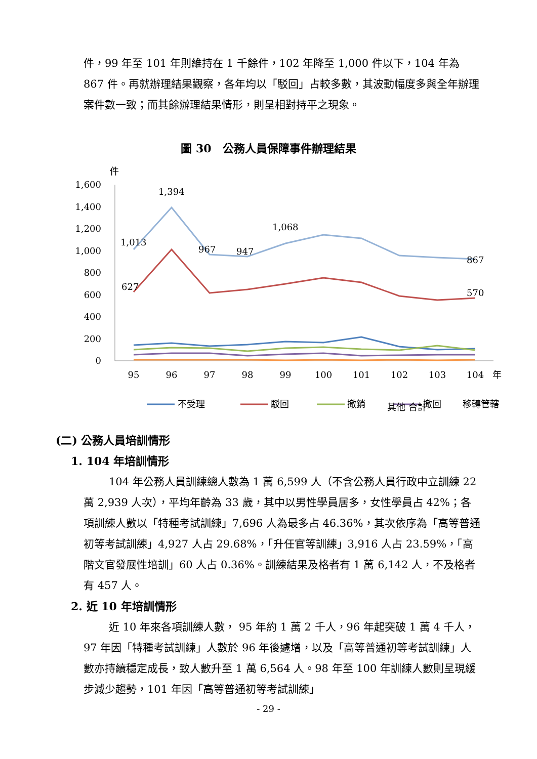件，99 年至 101 年則維持在 1 千餘件，102 年降至 1,000 件以下，104 年為 867 件。再就辦理結果觀察，各年均以「駁回」占較多數，其波動幅度多與全年辦理案件數一致；而其餘辦理結果情形，則呈相對持平之現象。
圖 30　公務人員保障事件辦理結果
件
1,600
1,400
1,200
1,000
800
600
400
200
0
95
96
97
98
99
100
101
102
103
104
年
1,013
1,394
967
947
1,068
867
627
570
不受理
駁回
撤銷
撤回
移轉管轄
其他 合計
(二) 公務人員培訓情形
1. 104 年培訓情形
104 年公務人員訓練總人數為 1 萬 6,599 人（不含公務人員行政中立訓練 22 萬 2,939 人次），平均年齡為 33 歲，其中以男性學員居多，女性學員占 42%；各項訓練人數以「特種考試訓練」7,696 人為最多占 46.36%，其次依序為「高等普通初等考試訓練」4,927 人占 29.68%，「升任官等訓練」3,916 人占 23.59%，「高階文官發展性培訓」60 人占 0.36%。訓練結果及格者有 1 萬 6,142 人，不及格者有 457 人。
2. 近 10 年培訓情形
近 10 年來各項訓練人數， 95 年約 1 萬 2 千人，96 年起突破 1 萬 4 千人，97 年因「特種考試訓練」人數於 96 年後遽增，以及「高等普通初等考試訓練」人數亦持續穩定成長，致人數升至 1 萬 6,564 人。98 年至 100 年訓練人數則呈現緩步減少趨勢，101 年因「高等普通初等考試訓練」
- 29 -